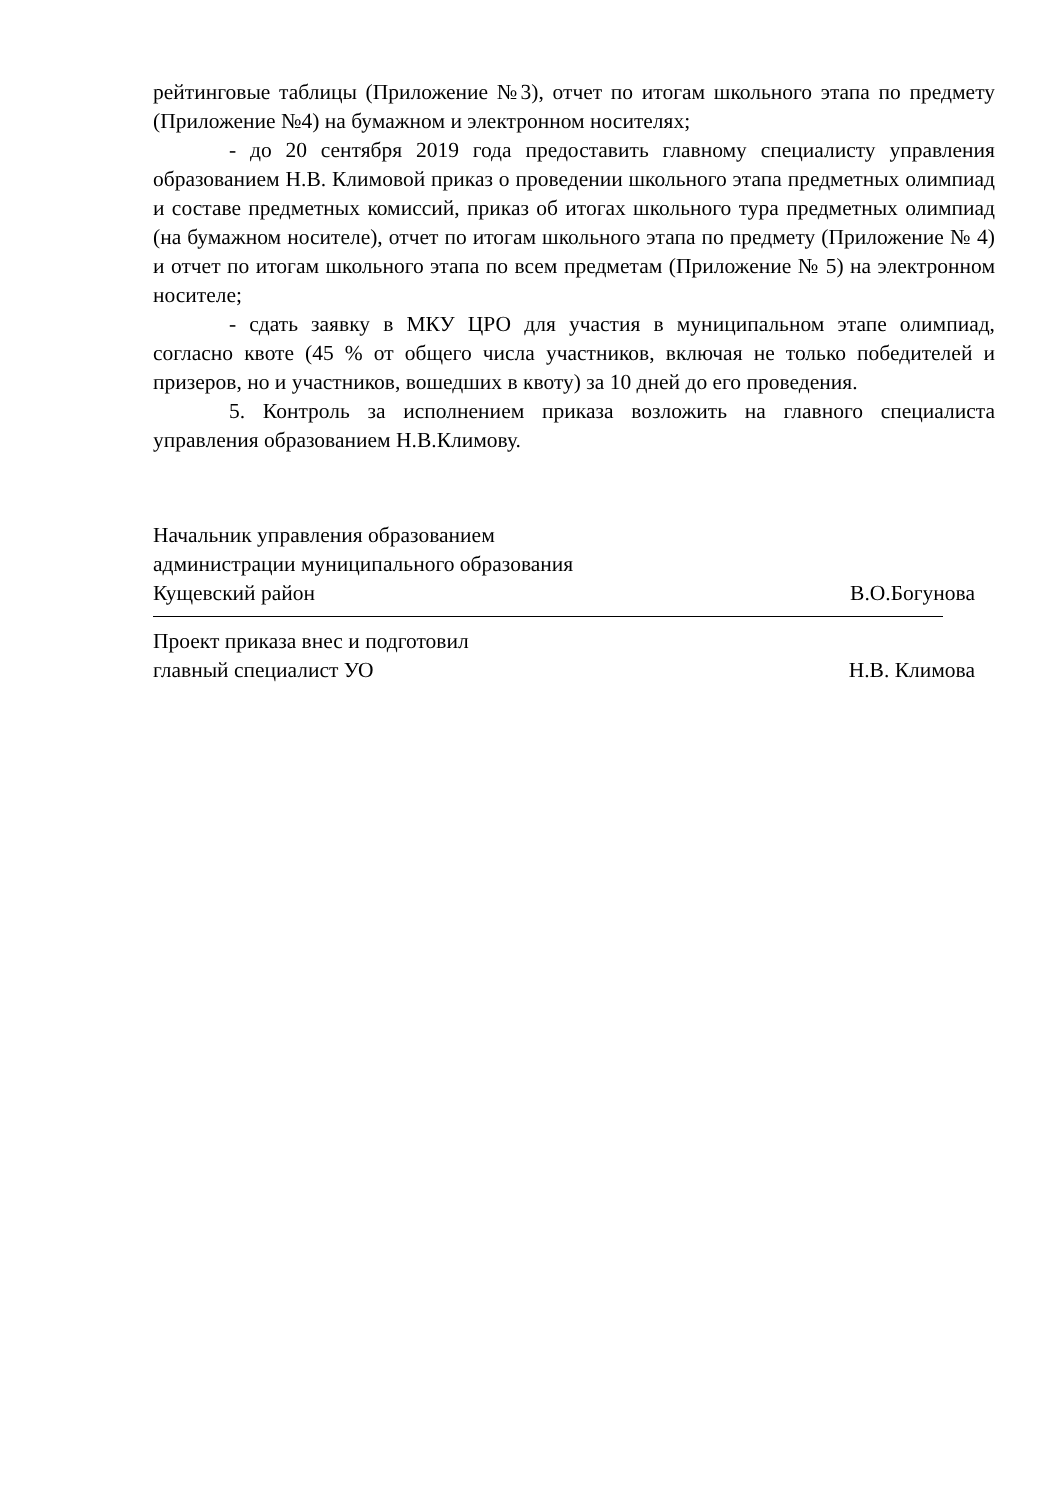рейтинговые таблицы (Приложение №3), отчет по итогам школьного этапа по предмету (Приложение №4) на бумажном и электронном носителях;
- до 20 сентября 2019 года предоставить главному специалисту управления образованием Н.В. Климовой приказ о проведении школьного этапа предметных олимпиад и составе предметных комиссий, приказ об итогах школьного тура предметных олимпиад (на бумажном носителе), отчет по итогам школьного этапа по предмету (Приложение № 4) и отчет по итогам школьного этапа по всем предметам (Приложение № 5) на электронном носителе;
- сдать заявку в МКУ ЦРО для участия в муниципальном этапе олимпиад, согласно квоте (45 % от общего числа участников, включая не только победителей и призеров, но и участников, вошедших в квоту) за 10 дней до его проведения.
5. Контроль за исполнением приказа возложить на главного специалиста управления образованием Н.В.Климову.
Начальник управления образованием
администрации муниципального образования
Кущевский район В.О.Богунова
Проект приказа внес и подготовил
главный специалист УО Н.В. Климова